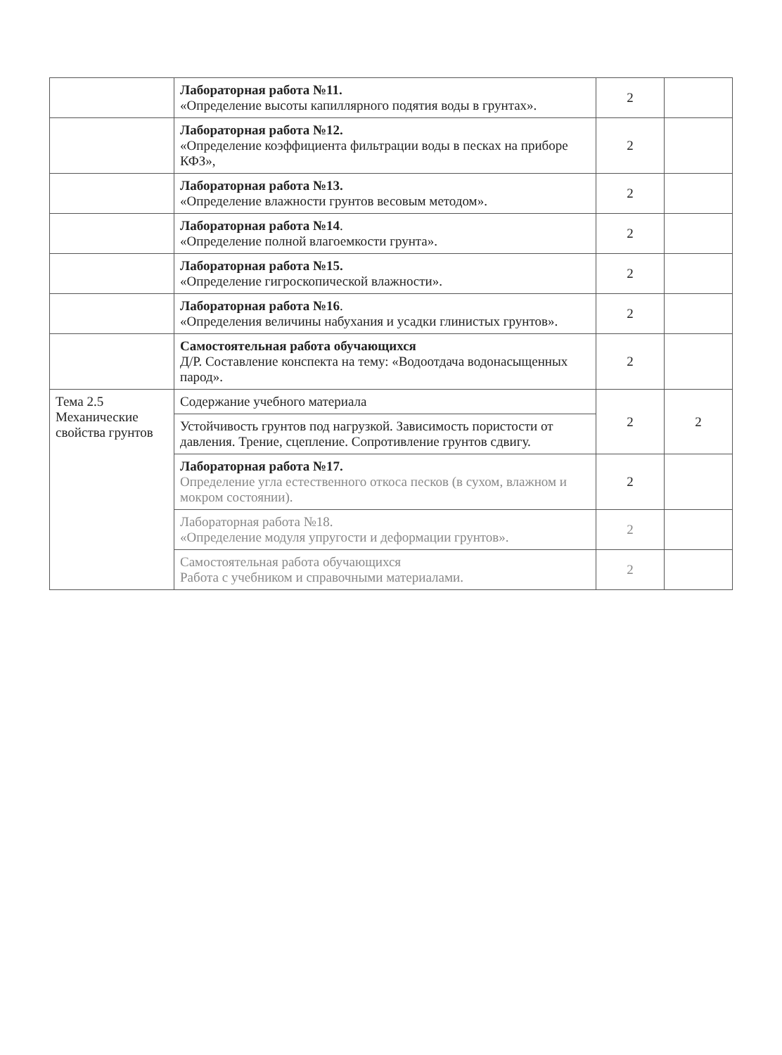| | Лабораторная работа №11. «Определение высоты капиллярного подятия воды в грунтах». | 2 | |
| | Лабораторная работа №12. «Определение коэффициента фильтрации воды в песках на приборе КФЗ», | 2 | |
| | Лабораторная работа №13. «Определение влажности грунтов весовым методом». | 2 | |
| | Лабораторная работа №14 . «Определение полной влагоемкости грунта». | 2 | |
| | Лабораторная работа №15. «Определение гигроскопической влажности». | 2 | |
| | Лабораторная работа №16 . «Определения величины набухания и усадки глинистых грунтов». | 2 | |
| | Самостоятельная работа обучающихся Д/Р. Составление конспекта на тему: «Водоотдача водонасыщенных парод». | 2 | |
| Тема 2.5 Механические свойства грунтов | Содержание учебного материала | 2 | 2 |
| | Устойчивость грунтов под нагрузкой. Зависимость пористости от давления. Трение, сцепление. Сопротивление грунтов сдвигу. | | |
| | Лабораторная работа №17. Определение угла естественного откоса песков (в сухом, влажном и мокром состоянии). | 2 | |
| | Лабораторная работа №18. «Определение модуля упругости и деформации грунтов». | 2 | |
| | Самостоятельная работа обучающихся Работа с учебником и справочными материалами. | 2 | |